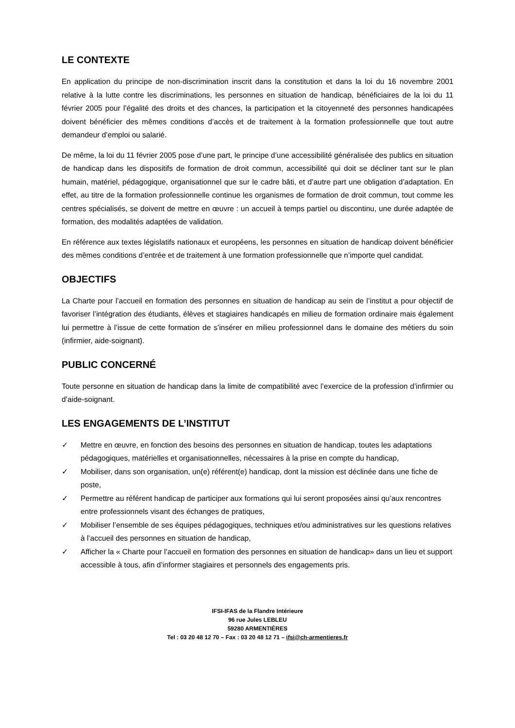LE CONTEXTE
En application du principe de non-discrimination inscrit dans la constitution et dans la loi du 16 novembre 2001 relative à la lutte contre les discriminations, les personnes en situation de handicap, bénéficiaires de la loi du 11 février 2005 pour l’égalité des droits et des chances, la participation et la citoyenneté des personnes handicapées doivent bénéficier des mêmes conditions d’accès et de traitement à la formation professionnelle que tout autre demandeur d’emploi ou salarié.
De même, la loi du 11 février 2005 pose d’une part, le principe d’une accessibilité généralisée des publics en situation de handicap dans les dispositifs de formation de droit commun, accessibilité qui doit se décliner tant sur le plan humain, matériel, pédagogique, organisationnel que sur le cadre bâti, et d’autre part une obligation d’adaptation. En effet, au titre de la formation professionnelle continue les organismes de formation de droit commun, tout comme les centres spécialisés, se doivent de mettre en œuvre : un accueil à temps partiel ou discontinu, une durée adaptée de formation, des modalités adaptées de validation.
En référence aux textes législatifs nationaux et européens, les personnes en situation de handicap doivent bénéficier des mêmes conditions d’entrée et de traitement à une formation professionnelle que n’importe quel candidat.
OBJECTIFS
La Charte pour l’accueil en formation des personnes en situation de handicap au sein de l’institut a pour objectif de favoriser l’intégration des étudiants, élèves et stagiaires handicapés en milieu de formation ordinaire mais également lui permettre à l’issue de cette formation de s’insérer en milieu professionnel dans le domaine des métiers du soin (infirmier, aide-soignant).
PUBLIC CONCERNÉ
Toute personne en situation de handicap dans la limite de compatibilité avec l’exercice de la profession d’infirmier ou d’aide-soignant.
LES ENGAGEMENTS DE L’INSTITUT
✓ Mettre en œuvre, en fonction des besoins des personnes en situation de handicap, toutes les adaptations pédagogiques, matérielles et organisationnelles, nécessaires à la prise en compte du handicap,
✓ Mobiliser, dans son organisation, un(e) référent(e) handicap, dont la mission est déclinée dans une fiche de poste,
✓ Permettre au référent handicap de participer aux formations qui lui seront proposées ainsi qu’aux rencontres entre professionnels visant des échanges de pratiques,
✓ Mobiliser l’ensemble de ses équipes pédagogiques, techniques et/ou administratives sur les questions relatives à l’accueil des personnes en situation de handicap,
✓ Afficher la « Charte pour l’accueil en formation des personnes en situation de handicap» dans un lieu et support accessible à tous, afin d’informer stagiaires et personnels des engagements pris.
IFSI-IFAS de la Flandre Intérieure
96 rue Jules LEBLEU
59280 ARMENTIÈRES
Tel : 03 20 48 12 70 – Fax : 03 20 48 12 71 – ifsi@ch-armentieres.fr